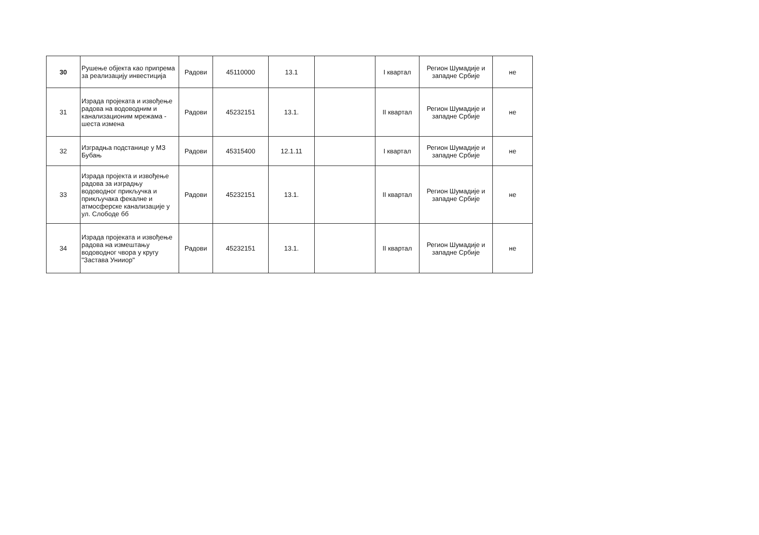| 30 | Рушење објекта као припрема за реализацију инвестиција | Радови | 45110000 | 13.1 | | I квартал | Регион Шумадије и западне Србије | не |
| 31 | Израда пројеката и извођење радова на водоводним и канализационим мрежама - шеста измена | Радови | 45232151 | 13.1. | | II квартал | Регион Шумадије и западне Србије | не |
| 32 | Изградња подстанице у МЗ Бубањ | Радови | 45315400 | 12.1.11 | | I квартал | Регион Шумадије и западне Србије | не |
| 33 | Израда пројекта и извођење радова за изградњу водоводног прикључка и прикључака фекалне и атмосферске канализације у ул. Слободе бб | Радови | 45232151 | 13.1. | | II квартал | Регион Шумадије и западне Србије | не |
| 34 | Израда пројеката и извођење радова на измештању водоводног чвора у кругу "Застава Унииор" | Радови | 45232151 | 13.1. | | II квартал | Регион Шумадије и западне Србије | не |